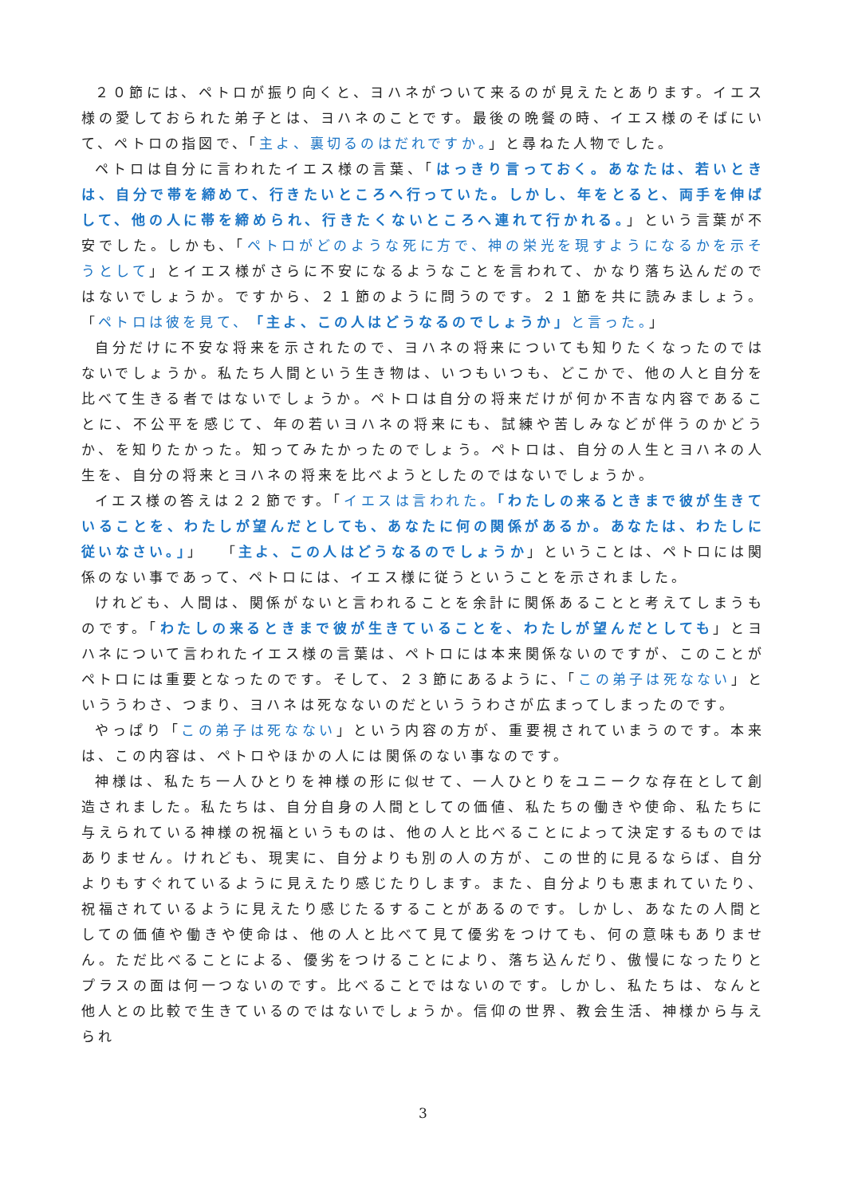２０節には、ペトロが振り向くと、ヨハネがついて来るのが見えたとあります。イエス様の愛しておられた弟子とは、ヨハネのことです。最後の晩餐の時、イエス様のそばにいて、ペトロの指図で、「主よ、裏切るのはだれですか。」と尋ねた人物でした。
ペトロは自分に言われたイエス様の言葉、「はっきり言っておく。あなたは、若いときは、自分で帯を締めて、行きたいところへ行っていた。しかし、年をとると、両手を伸ばして、他の人に帯を締められ、行きたくないところへ連れて行かれる。」という言葉が不安でした。しかも、「ペトロがどのような死に方で、神の栄光を現すようになるかを示そうとして」とイエス様がさらに不安になるようなことを言われて、かなり落ち込んだのではないでしょうか。ですから、２１節のように問うのです。２１節を共に読みましょう。「ペトロは彼を見て、「主よ、この人はどうなるのでしょうか」と言った。」
自分だけに不安な将来を示されたので、ヨハネの将来についても知りたくなったのではないでしょうか。私たち人間という生き物は、いつもいつも、どこかで、他の人と自分を比べて生きる者ではないでしょうか。ペトロは自分の将来だけが何か不吉な内容であることに、不公平を感じて、年の若いヨハネの将来にも、試練や苦しみなどが伴うのかどうか、を知りたかった。知ってみたかったのでしょう。ペトロは、自分の人生とヨハネの人生を、自分の将来とヨハネの将来を比べようとしたのではないでしょうか。
イエス様の答えは２２節です。「イエスは言われた。「わたしの来るときまで彼が生きていることを、わたしが望んだとしても、あなたに何の関係があるか。あなたは、わたしに従いなさい。」」　「主よ、この人はどうなるのでしょうか」ということは、ペトロには関係のない事であって、ペトロには、イエス様に従うということを示されました。
けれども、人間は、関係がないと言われることを余計に関係あることと考えてしまうものです。「わたしの来るときまで彼が生きていることを、わたしが望んだとしても」とヨハネについて言われたイエス様の言葉は、ペトロには本来関係ないのですが、このことがペトロには重要となったのです。そして、２３節にあるように、「この弟子は死なない」といううわさ、つまり、ヨハネは死なないのだといううわさが広まってしまったのです。
やっぱり「この弟子は死なない」という内容の方が、重要視されていまうのです。本来は、この内容は、ペトロやほかの人には関係のない事なのです。
神様は、私たち一人ひとりを神様の形に似せて、一人ひとりをユニークな存在として創造されました。私たちは、自分自身の人間としての価値、私たちの働きや使命、私たちに与えられている神様の祝福というものは、他の人と比べることによって決定するものではありません。けれども、現実に、自分よりも別の人の方が、この世的に見るならば、自分よりもすぐれているように見えたり感じたりします。また、自分よりも恵まれていたり、祝福されているように見えたり感じたるすることがあるのです。しかし、あなたの人間としての価値や働きや使命は、他の人と比べて見て優劣をつけても、何の意味もありません。ただ比べることによる、優劣をつけることにより、落ち込んだり、傲慢になったりとプラスの面は何一つないのです。比べることではないのです。しかし、私たちは、なんと他人との比較で生きているのではないでしょうか。信仰の世界、教会生活、神様から与えられ
3